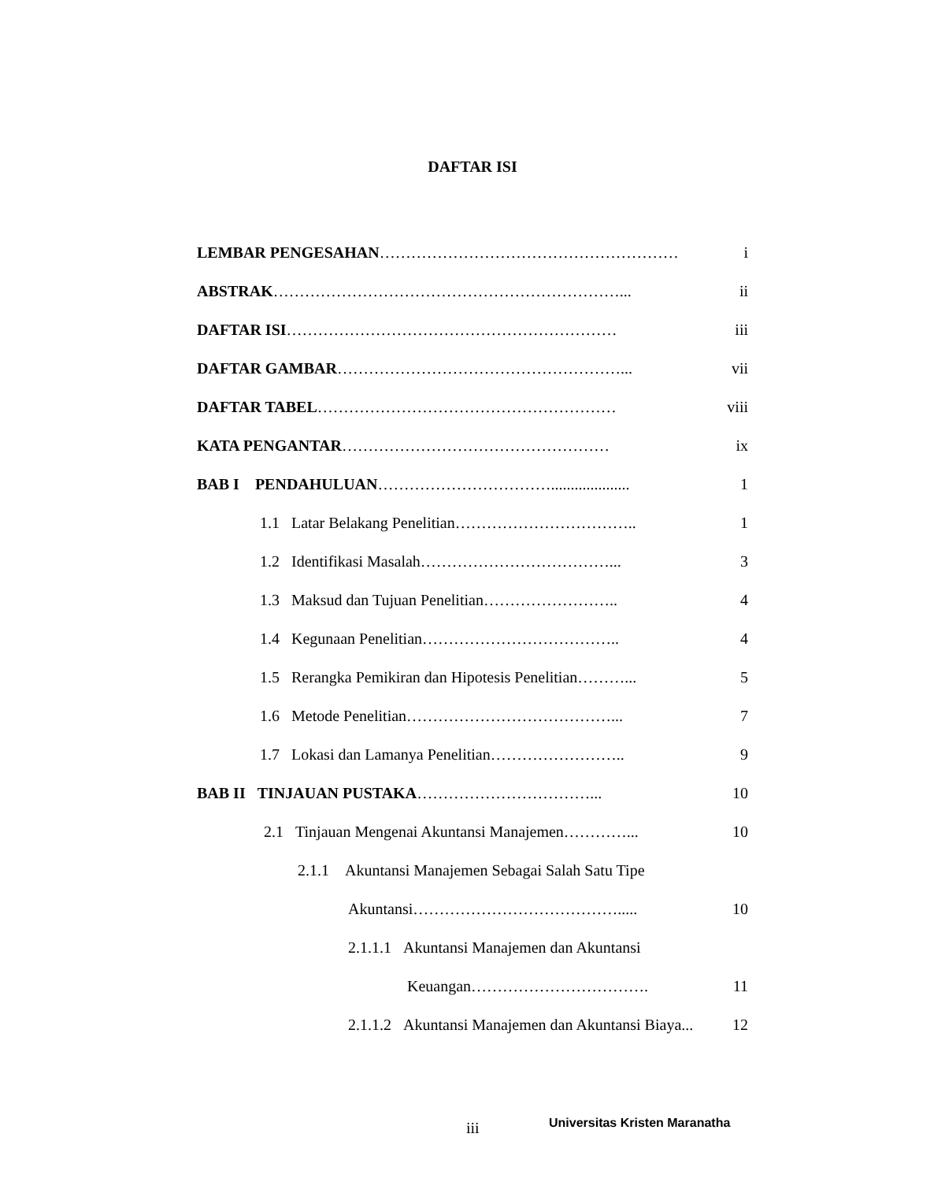DAFTAR ISI
LEMBAR PENGESAHAN………………………………………………… i
ABSTRAK…………………………………………………………... ii
DAFTAR ISI……………………………………………………… iii
DAFTAR GAMBAR………………………………………………... vii
DAFTAR TABEL………………………………………………… viii
KATA PENGANTAR…………………………………………… ix
BAB I PENDAHULUAN…………………………….................... 1
1.1 Latar Belakang Penelitian…………………………….. 1
1.2 Identifikasi Masalah………………………………... 3
1.3 Maksud dan Tujuan Penelitian…………………….. 4
1.4 Kegunaan Penelitian……………………………….. 4
1.5 Rerangka Pemikiran dan Hipotesis Penelitian………... 5
1.6 Metode Penelitian…………………………………... 7
1.7 Lokasi dan Lamanya Penelitian…………………….. 9
BAB II TINJAUAN PUSTAKA……………………………... 10
2.1 Tinjauan Mengenai Akuntansi Manajemen…………... 10
2.1.1 Akuntansi Manajemen Sebagai Salah Satu Tipe
Akuntansi…………………………………..... 10
2.1.1.1 Akuntansi Manajemen dan Akuntansi
Keuangan……………………………. 11
2.1.1.2 Akuntansi Manajemen dan Akuntansi Biaya... 12
iii Universitas Kristen Maranatha